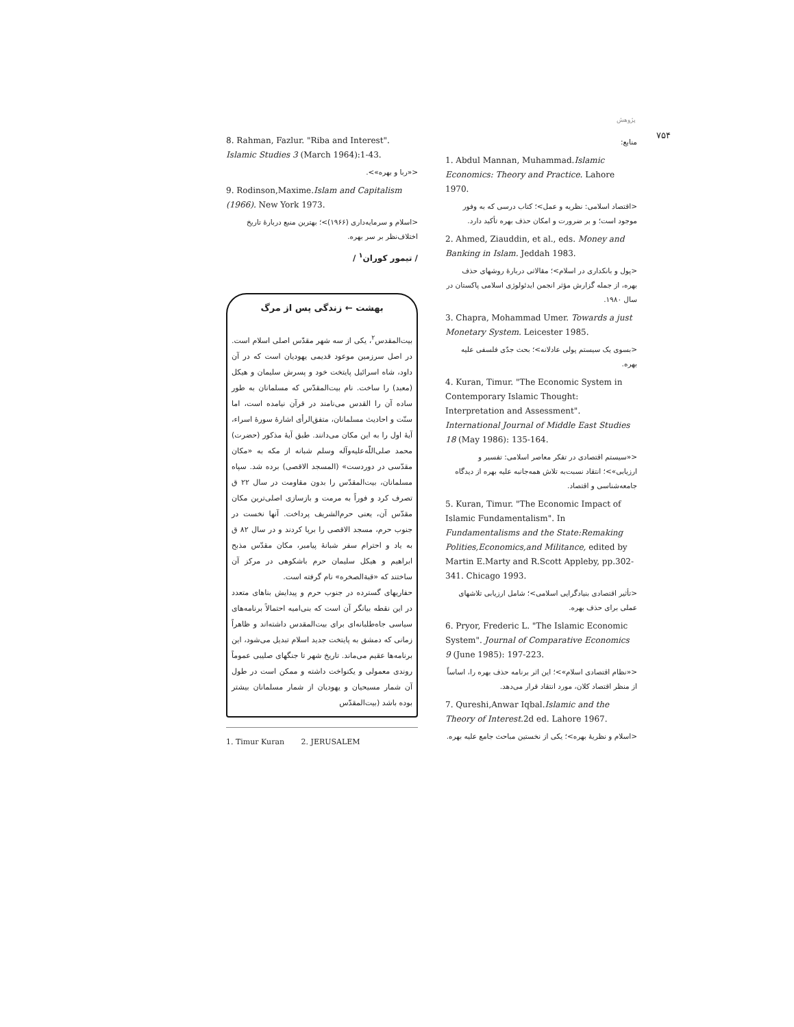پژوهش
۷۵۴
منابع:
1. Abdul Mannan, Muhammad.Islamic Economics: Theory and Practice. Lahore 1970.
<اقتصاد اسلامی: نظریه و عمل>؛ کتاب درسی که به وفور موجود است؛ و بر ضرورت و امکان حذف بهره تأکید دارد.
2. Ahmed, Ziauddin, et al., eds. Money and Banking in Islam. Jeddah 1983.
<پول و بانکداری در اسلام>؛ مقالاتی دربارهٔ روشهای حذف بهره، از جمله گزارش مؤثر انجمن ایدئولوژی اسلامی پاکستان در سال ۱۹۸۰.
3. Chapra, Mohammad Umer. Towards a just Monetary System. Leicester 1985.
<بسوی یک سیستم پولی عادلانه>؛ بحث جدّی فلسفی علیه بهره.
4. Kuran, Timur. "The Economic System in Contemporary Islamic Thought: Interpretation and Assessment". International Journal of Middle East Studies 18 (May 1986): 135-164.
<«سیستم اقتصادی در تفکر معاصر اسلامی: تفسیر و ارزیابی»>؛ انتقاد نسبت‌به تلاش همه‌جانبه علیه بهره از دیدگاه جامعه‌شناسی و اقتصاد.
5. Kuran, Timur. "The Economic Impact of Islamic Fundamentalism". In Fundamentalisms and the State:Remaking Polities,Economics,and Militance, edited by Martin E.Marty and R.Scott Appleby, pp.302-341. Chicago 1993.
<تأثیر اقتصادی بنیادگرایی اسلامی>؛ شامل ارزیابی تلاشهای عملی برای حذف بهره.
6. Pryor, Frederic L. "The Islamic Economic System". Journal of Comparative Economics 9 (June 1985): 197-223.
<«نظام اقتصادی اسلام»>؛ این اثر برنامه حذف بهره را، اساساً از منظر اقتصاد کلان، مورد انتقاد قرار می‌دهد.
7. Qureshi,Anwar Iqbal.Islamic and the Theory of Interest. 2d ed. Lahore 1967.
<اسلام و نظریهٔ بهره>؛ یکی از نخستین مباحث جامع علیه بهره.
8. Rahman, Fazlur. "Riba and Interest". Islamic Studies 3 (March 1964):1-43.
<«ربا و بهره»>.
9. Rodinson,Maxime.Islam and Capitalism (1966). New York 1973.
<اسلام و سرمایه‌داری (۱۹۶۶)>؛ بهترین منبع دربارهٔ تاریخ اختلاف‌نظر بر سر بهره.
/ تیمور کوران<sup>۱</sup> /
بهشت ← زندگی پس از مرگ
بیت‌المقدس<sup>۲</sup>، یکی از سه شهر مقدّس اصلی اسلام است. در اصل سرزمین موعود قدیمی یهودیان است که در آن داود، شاه اسرائیل پایتخت خود و پسرش سلیمان و هیکل (معبد) را ساخت. نام بیت‌المقدّس که مسلمانان به طور ساده آن را القدس می‌نامند در قرآن نیامده است، اما سنّت و احادیث مسلمانان، متفق‌الرأی اشارهٔ سورهٔ اسراء، آیهٔ اول را به این مکان می‌دانند. طبق آیهٔ مذکور (حضرت) محمد صلی‌اللّه‌علیه‌وآله وسلم شبانه از مکه به «مکان مقدّسی در دوردست» (المسجد الاقصی) برده شد. سپاه مسلمانان، بیت‌المقدّس را بدون مقاومت در سال ۲۲ ق تصرف کرد و فوراً به مرمت و بازسازی اصلی‌ترین مکان مقدّس آن، یعنی حرم‌الشریف پرداخت. آنها نخست در جنوب حرم، مسجد الاقصی را برپا کردند و در سال ۸۲ ق به یاد و احترام سفر شبانهٔ پیامبر، مکان مقدّس مذبح ابراهیم و هیکل سلیمان حرم باشکوهی در مرکز آن ساختند که «قبة‌الصخره» نام گرفته است.
حفاریهای گسترده در جنوب حرم و پیدایش بناهای متعدد در این نقطه بیانگر آن است که بنی‌امیه احتمالاً برنامه‌های سیاسی جاه‌طلبانه‌ای برای بیت‌المقدس داشته‌اند و ظاهراً زمانی که دمشق به پایتخت جدید اسلام تبدیل می‌شود، این برنامه‌ها عقیم می‌ماند. تاریخ شهر تا جنگهای صلیبی عموماً روندی معمولی و یکنواخت داشته و ممکن است در طول آن شمار مسیحیان و یهودیان از شمار مسلمانان بیشتر بوده باشد (بیت‌المقدّس
1. Timur Kuran 2. JERUSALEM